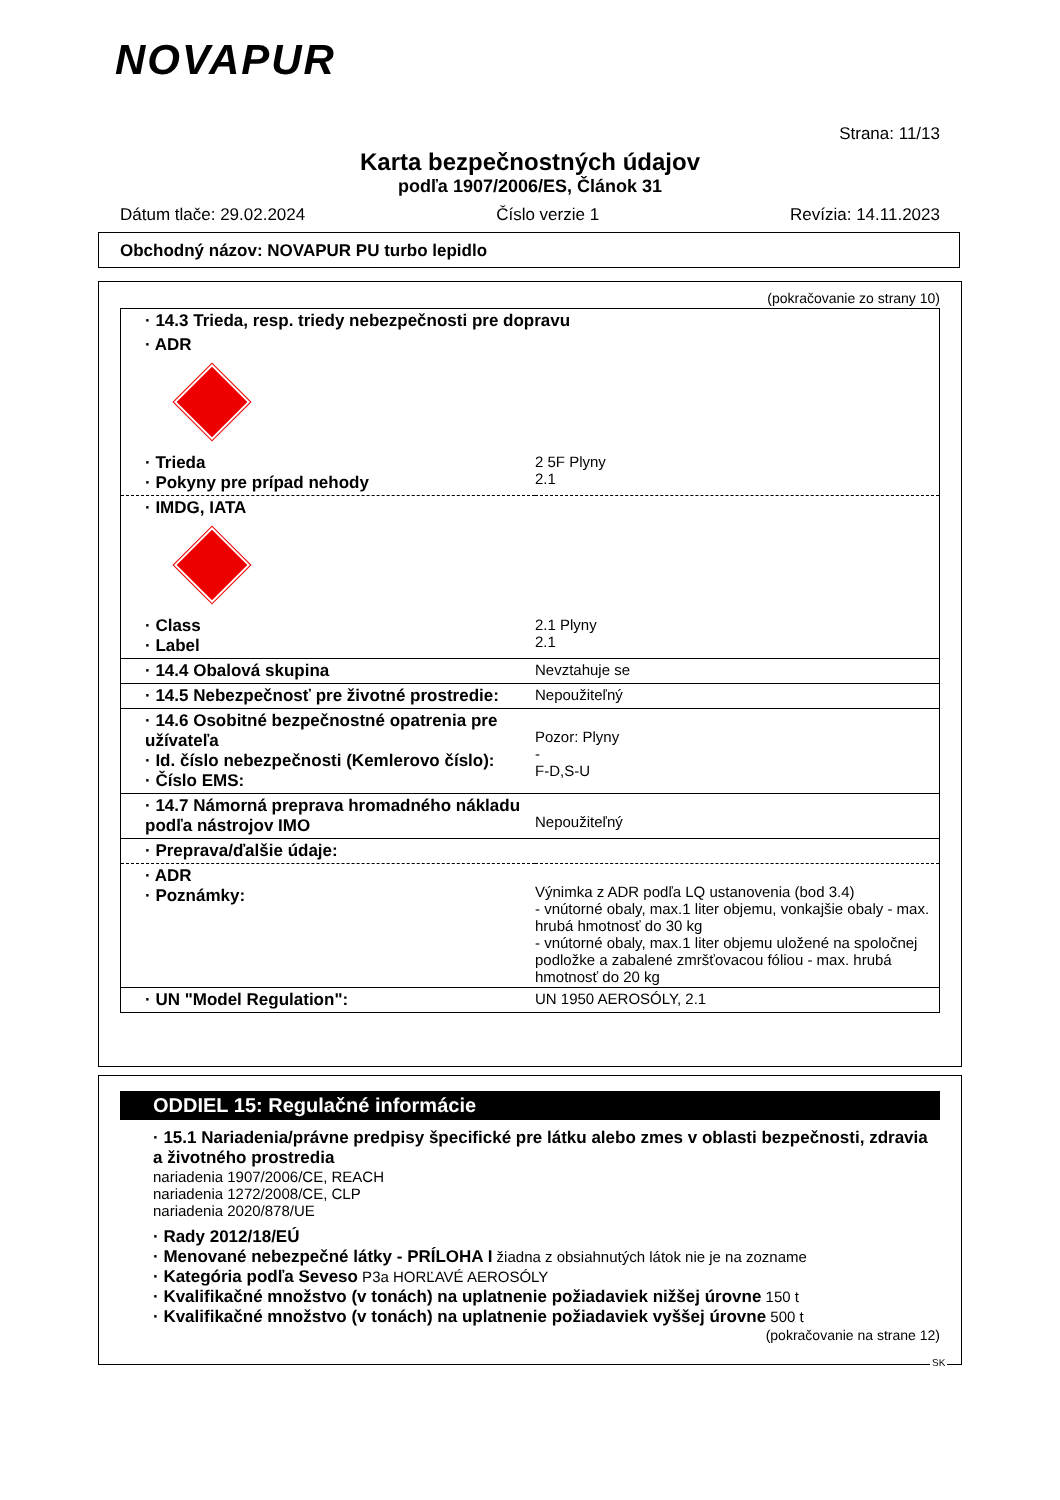NOVAPUR
Strana: 11/13
Karta bezpečnostných údajov
podľa 1907/2006/ES, Článok 31
Dátum tlače: 29.02.2024 Číslo verzie 1 Revízia: 14.11.2023
Obchodný názov: NOVAPUR PU turbo lepidlo
(pokračovanie zo strany 10)
| · 14.3 Trieda, resp. triedy nebezpečnosti pre dopravu | |
| · ADR | |
| · Trieda · Pokyny pre prípad nehody | 2 5F Plyny 2.1 |
| · IMDG, IATA | |
| · Class · Label | 2.1 Plyny 2.1 |
| · 14.4 Obalová skupina | Nevztahuje se |
| · 14.5 Nebezpečnosť pre životné prostredie: | Nepoužiteľný |
| · 14.6 Osobitné bezpečnostné opatrenia pre užívateľa · Id. číslo nebezpečnosti (Kemlerovo číslo): · Číslo EMS: | Pozor: Plyny - F-D,S-U |
| · 14.7 Námorná preprava hromadného nákladu podľa nástrojov IMO | Nepoužiteľný |
| · Preprava/ďalšie údaje: | |
| · ADR · Poznámky: | Výnimka z ADR podľa LQ ustanovenia (bod 3.4) - vnútorné obaly, max.1 liter objemu, vonkajšie obaly - max. hrubá hmotnosť do 30 kg - vnútorné obaly, max.1 liter objemu uložené na spoločnej podložke a zabalené zmršťovacou fóliou - max. hrubá hmotnosť do 20 kg |
| · UN "Model Regulation": | UN 1950 AEROSÓLY, 2.1 |
ODDIEL 15: Regulačné informácie
· 15.1 Nariadenia/právne predpisy špecifické pre látku alebo zmes v oblasti bezpečnosti, zdravia a životného prostredia
nariadenia 1907/2006/CE, REACH
nariadenia 1272/2008/CE, CLP
nariadenia 2020/878/UE
· Rady 2012/18/EÚ
· Menované nebezpečné látky - PRÍLOHA I žiadna z obsiahnutých látok nie je na zozname
· Kategória podľa Seveso P3a HORĽAVÉ AEROSÓLY
· Kvalifikačné množstvo (v tonách) na uplatnenie požiadaviek nižšej úrovne 150 t
· Kvalifikačné množstvo (v tonách) na uplatnenie požiadaviek vyššej úrovne 500 t
(pokračovanie na strane 12)
SK